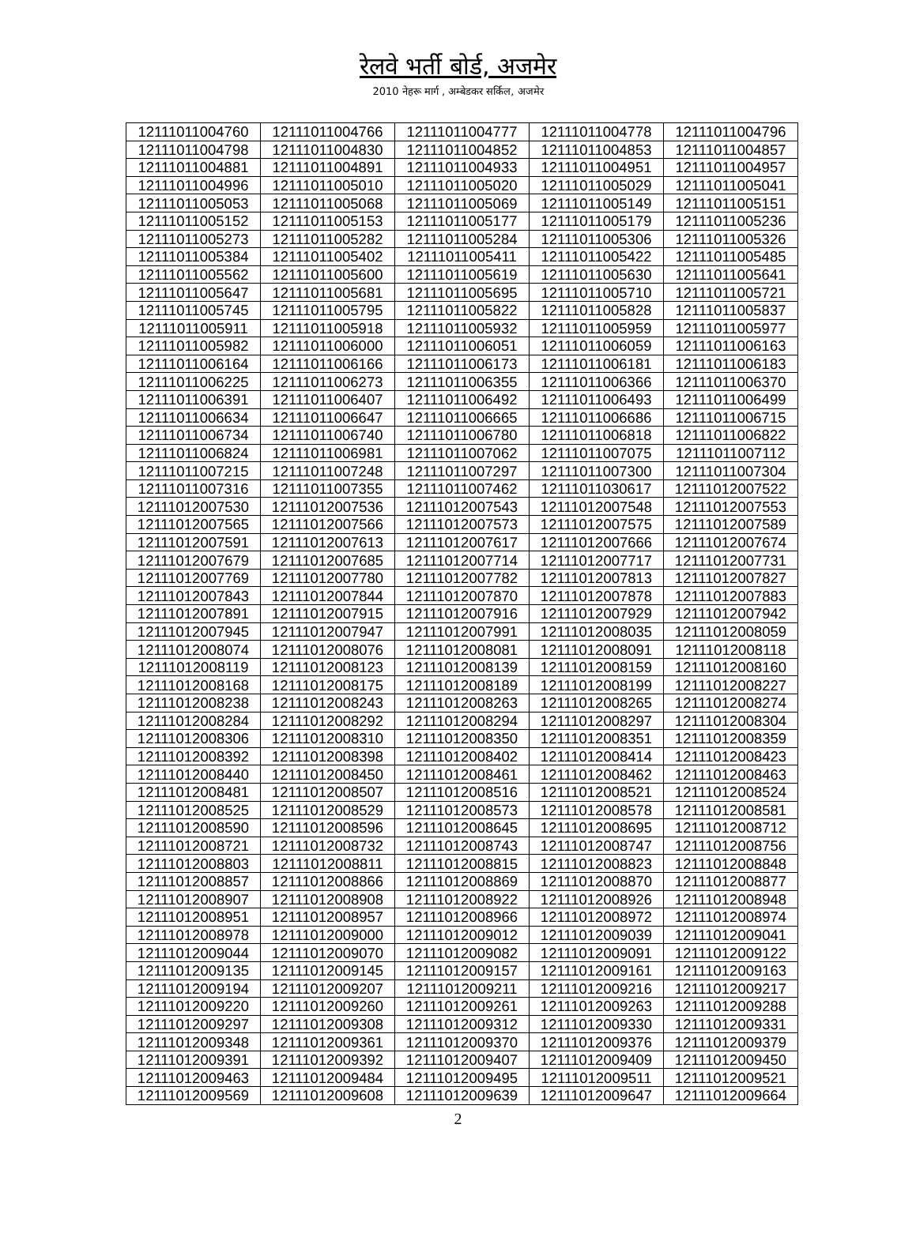रेलवे भर्ती बोर्ड, अजमेर
2010 नेहरू मार्ग , अम्बेडकर सर्किल, अजमेर
| 12111011004760 | 12111011004766 | 12111011004777 | 12111011004778 | 12111011004796 |
| 12111011004798 | 12111011004830 | 12111011004852 | 12111011004853 | 12111011004857 |
| 12111011004881 | 12111011004891 | 12111011004933 | 12111011004951 | 12111011004957 |
| 12111011004996 | 12111011005010 | 12111011005020 | 12111011005029 | 12111011005041 |
| 12111011005053 | 12111011005068 | 12111011005069 | 12111011005149 | 12111011005151 |
| 12111011005152 | 12111011005153 | 12111011005177 | 12111011005179 | 12111011005236 |
| 12111011005273 | 12111011005282 | 12111011005284 | 12111011005306 | 12111011005326 |
| 12111011005384 | 12111011005402 | 12111011005411 | 12111011005422 | 12111011005485 |
| 12111011005562 | 12111011005600 | 12111011005619 | 12111011005630 | 12111011005641 |
| 12111011005647 | 12111011005681 | 12111011005695 | 12111011005710 | 12111011005721 |
| 12111011005745 | 12111011005795 | 12111011005822 | 12111011005828 | 12111011005837 |
| 12111011005911 | 12111011005918 | 12111011005932 | 12111011005959 | 12111011005977 |
| 12111011005982 | 12111011006000 | 12111011006051 | 12111011006059 | 12111011006163 |
| 12111011006164 | 12111011006166 | 12111011006173 | 12111011006181 | 12111011006183 |
| 12111011006225 | 12111011006273 | 12111011006355 | 12111011006366 | 12111011006370 |
| 12111011006391 | 12111011006407 | 12111011006492 | 12111011006493 | 12111011006499 |
| 12111011006634 | 12111011006647 | 12111011006665 | 12111011006686 | 12111011006715 |
| 12111011006734 | 12111011006740 | 12111011006780 | 12111011006818 | 12111011006822 |
| 12111011006824 | 12111011006981 | 12111011007062 | 12111011007075 | 12111011007112 |
| 12111011007215 | 12111011007248 | 12111011007297 | 12111011007300 | 12111011007304 |
| 12111011007316 | 12111011007355 | 12111011007462 | 12111011030617 | 12111012007522 |
| 12111012007530 | 12111012007536 | 12111012007543 | 12111012007548 | 12111012007553 |
| 12111012007565 | 12111012007566 | 12111012007573 | 12111012007575 | 12111012007589 |
| 12111012007591 | 12111012007613 | 12111012007617 | 12111012007666 | 12111012007674 |
| 12111012007679 | 12111012007685 | 12111012007714 | 12111012007717 | 12111012007731 |
| 12111012007769 | 12111012007780 | 12111012007782 | 12111012007813 | 12111012007827 |
| 12111012007843 | 12111012007844 | 12111012007870 | 12111012007878 | 12111012007883 |
| 12111012007891 | 12111012007915 | 12111012007916 | 12111012007929 | 12111012007942 |
| 12111012007945 | 12111012007947 | 12111012007991 | 12111012008035 | 12111012008059 |
| 12111012008074 | 12111012008076 | 12111012008081 | 12111012008091 | 12111012008118 |
| 12111012008119 | 12111012008123 | 12111012008139 | 12111012008159 | 12111012008160 |
| 12111012008168 | 12111012008175 | 12111012008189 | 12111012008199 | 12111012008227 |
| 12111012008238 | 12111012008243 | 12111012008263 | 12111012008265 | 12111012008274 |
| 12111012008284 | 12111012008292 | 12111012008294 | 12111012008297 | 12111012008304 |
| 12111012008306 | 12111012008310 | 12111012008350 | 12111012008351 | 12111012008359 |
| 12111012008392 | 12111012008398 | 12111012008402 | 12111012008414 | 12111012008423 |
| 12111012008440 | 12111012008450 | 12111012008461 | 12111012008462 | 12111012008463 |
| 12111012008481 | 12111012008507 | 12111012008516 | 12111012008521 | 12111012008524 |
| 12111012008525 | 12111012008529 | 12111012008573 | 12111012008578 | 12111012008581 |
| 12111012008590 | 12111012008596 | 12111012008645 | 12111012008695 | 12111012008712 |
| 12111012008721 | 12111012008732 | 12111012008743 | 12111012008747 | 12111012008756 |
| 12111012008803 | 12111012008811 | 12111012008815 | 12111012008823 | 12111012008848 |
| 12111012008857 | 12111012008866 | 12111012008869 | 12111012008870 | 12111012008877 |
| 12111012008907 | 12111012008908 | 12111012008922 | 12111012008926 | 12111012008948 |
| 12111012008951 | 12111012008957 | 12111012008966 | 12111012008972 | 12111012008974 |
| 12111012008978 | 12111012009000 | 12111012009012 | 12111012009039 | 12111012009041 |
| 12111012009044 | 12111012009070 | 12111012009082 | 12111012009091 | 12111012009122 |
| 12111012009135 | 12111012009145 | 12111012009157 | 12111012009161 | 12111012009163 |
| 12111012009194 | 12111012009207 | 12111012009211 | 12111012009216 | 12111012009217 |
| 12111012009220 | 12111012009260 | 12111012009261 | 12111012009263 | 12111012009288 |
| 12111012009297 | 12111012009308 | 12111012009312 | 12111012009330 | 12111012009331 |
| 12111012009348 | 12111012009361 | 12111012009370 | 12111012009376 | 12111012009379 |
| 12111012009391 | 12111012009392 | 12111012009407 | 12111012009409 | 12111012009450 |
| 12111012009463 | 12111012009484 | 12111012009495 | 12111012009511 | 12111012009521 |
| 12111012009569 | 12111012009608 | 12111012009639 | 12111012009647 | 12111012009664 |
2